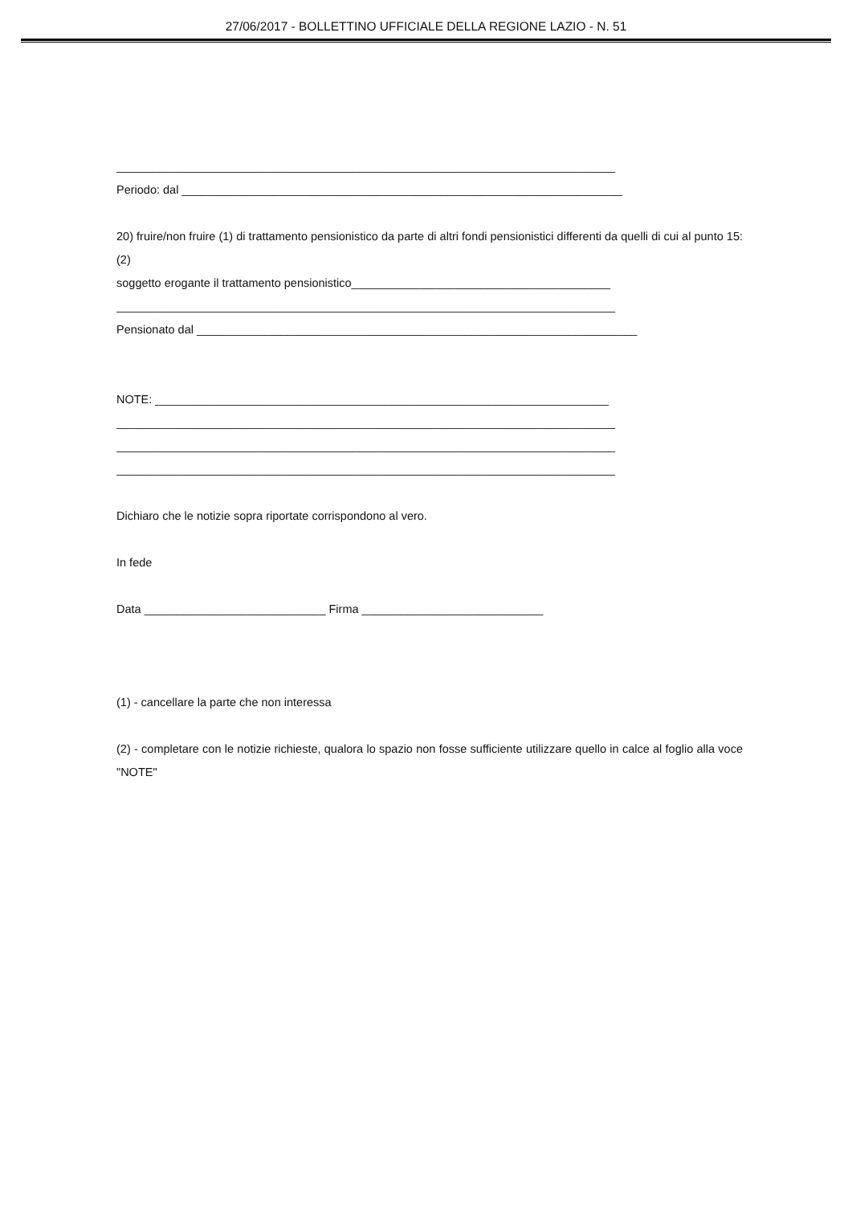27/06/2017 - BOLLETTINO UFFICIALE DELLA REGIONE LAZIO - N. 51
_____________________________________________________________________________
Periodo: dal ____________________________________________________________________
20) fruire/non fruire (1) di trattamento pensionistico da parte di altri fondi pensionistici differenti da quelli di cui al punto 15: (2)
soggetto erogante il trattamento pensionistico________________________________________
_____________________________________________________________________________
Pensionato dal ____________________________________________________________________
NOTE: ______________________________________________________________________
_____________________________________________________________________________
_____________________________________________________________________________
_____________________________________________________________________________
Dichiaro che le notizie sopra riportate corrispondono al vero.
In fede
Data ____________________________ Firma ____________________________
(1) - cancellare la parte che non interessa
(2) - completare con le notizie richieste, qualora lo spazio non fosse sufficiente utilizzare quello in calce al foglio alla voce "NOTE"